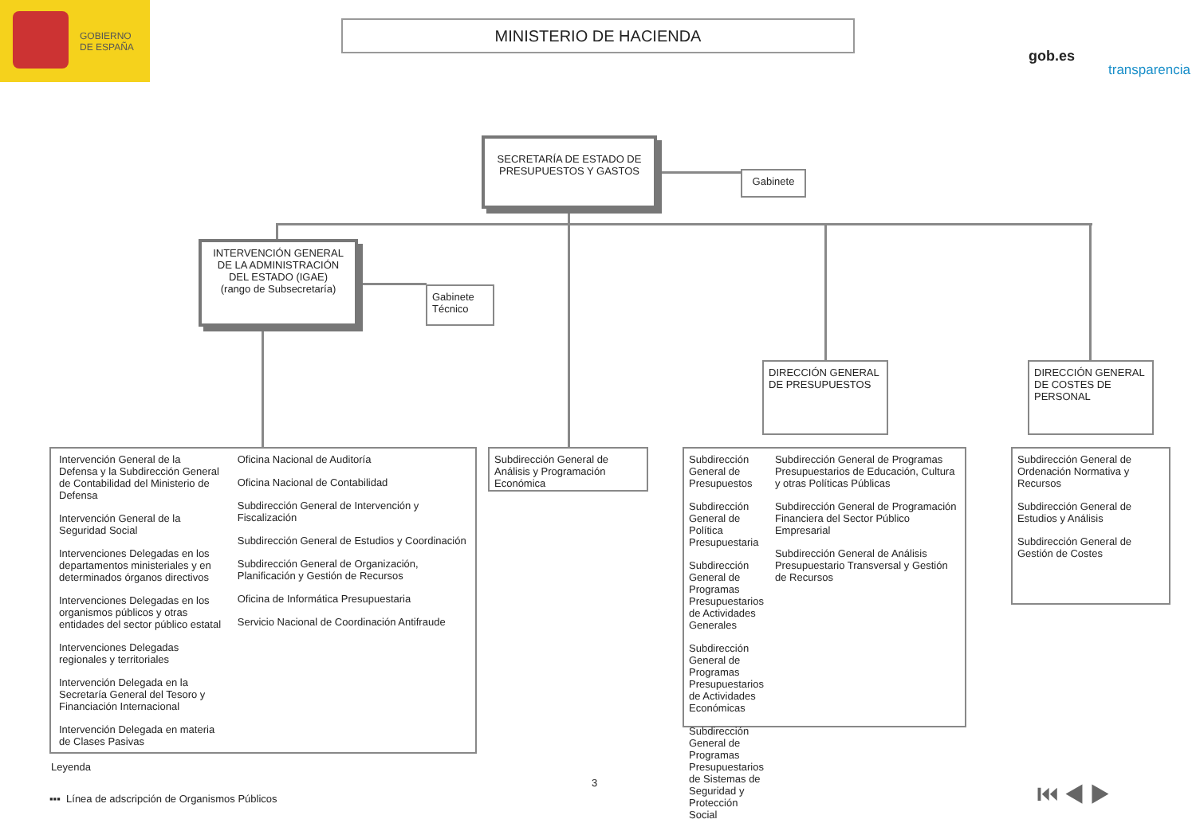GOBIERNO
DE ESPAÑA
MINISTERIO DE HACIENDA
gob.es
transparencia
SECRETARÍA DE ESTADO DE PRESUPUESTOS Y GASTOS
Gabinete
INTERVENCIÓN GENERAL DE LA ADMINISTRACIÓN DEL ESTADO (IGAE)
(rango de Subsecretaría)
Gabinete
Técnico
DIRECCIÓN GENERAL DE PRESUPUESTOS
DIRECCIÓN GENERAL DE COSTES DE PERSONAL
Intervención General de la Defensa y la Subdirección General de Contabilidad del Ministerio de Defensa
Intervención General de la Seguridad Social
Intervenciones Delegadas en los departamentos ministeriales y en determinados órganos directivos
Intervenciones Delegadas en los organismos públicos y otras entidades del sector público estatal
Intervenciones Delegadas regionales y territoriales
Intervención Delegada en la Secretaría General del Tesoro y Financiación Internacional
Intervención Delegada en materia de Clases Pasivas
Oficina Nacional de Auditoría
Oficina Nacional de Contabilidad
Subdirección General de Intervención y Fiscalización
Subdirección General de Estudios y Coordinación
Subdirección General de Organización, Planificación y Gestión de Recursos
Oficina de Informática Presupuestaria
Servicio Nacional de Coordinación Antifraude
Subdirección General de Análisis y Programación Económica
Subdirección General de Presupuestos
Subdirección General de Política Presupuestaria
Subdirección General de Programas Presupuestarios de Actividades Generales
Subdirección General de Programas Presupuestarios de Actividades Económicas
Subdirección General de Programas Presupuestarios de Sistemas de Seguridad y Protección Social
Subdirección General de Programas Presupuestarios de Educación, Cultura y otras Políticas Públicas
Subdirección General de Programación Financiera del Sector Público Empresarial
Subdirección General de Análisis Presupuestario Transversal y Gestión de Recursos
Subdirección General de Ordenación Normativa y Recursos
Subdirección General de Estudios y Análisis
Subdirección General de Gestión de Costes
Leyenda
▪▪▪ Línea de adscripción de Organismos Públicos
3 ⏮ ◀ ▶